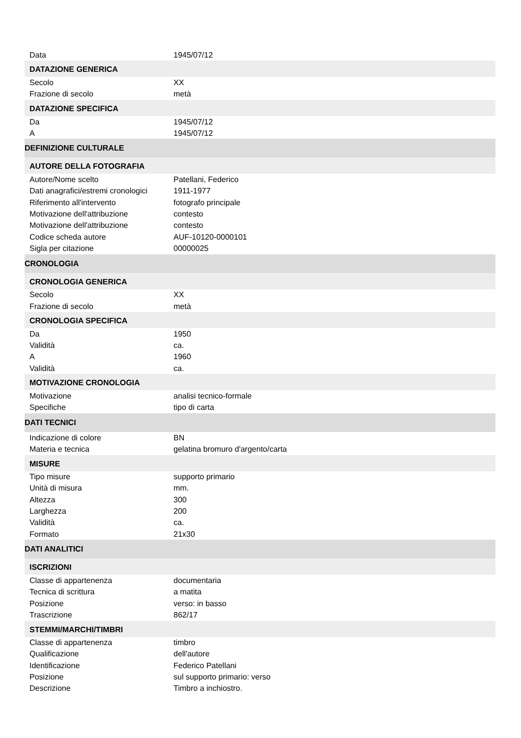| Data | 1945/07/12 |
| DATAZIONE GENERICA | |
| Secolo | XX |
| Frazione di secolo | metà |
| DATAZIONE SPECIFICA | |
| Da | 1945/07/12 |
| A | 1945/07/12 |
| DEFINIZIONE CULTURALE | |
| AUTORE DELLA FOTOGRAFIA | |
| Autore/Nome scelto | Patellani, Federico |
| Dati anagrafici/estremi cronologici | 1911-1977 |
| Riferimento all'intervento | fotografo principale |
| Motivazione dell'attribuzione | contesto |
| Motivazione dell'attribuzione | contesto |
| Codice scheda autore | AUF-10120-0000101 |
| Sigla per citazione | 00000025 |
| CRONOLOGIA | |
| CRONOLOGIA GENERICA | |
| Secolo | XX |
| Frazione di secolo | metà |
| CRONOLOGIA SPECIFICA | |
| Da | 1950 |
| Validità | ca. |
| A | 1960 |
| Validità | ca. |
| MOTIVAZIONE CRONOLOGIA | |
| Motivazione | analisi tecnico-formale |
| Specifiche | tipo di carta |
| DATI TECNICI | |
| Indicazione di colore | BN |
| Materia e tecnica | gelatina bromuro d'argento/carta |
| MISURE | |
| Tipo misure | supporto primario |
| Unità di misura | mm. |
| Altezza | 300 |
| Larghezza | 200 |
| Validità | ca. |
| Formato | 21x30 |
| DATI ANALITICI | |
| ISCRIZIONI | |
| Classe di appartenenza | documentaria |
| Tecnica di scrittura | a matita |
| Posizione | verso: in basso |
| Trascrizione | 862/17 |
| STEMMI/MARCHI/TIMBRI | |
| Classe di appartenenza | timbro |
| Qualificazione | dell'autore |
| Identificazione | Federico Patellani |
| Posizione | sul supporto primario: verso |
| Descrizione | Timbro a inchiostro. |